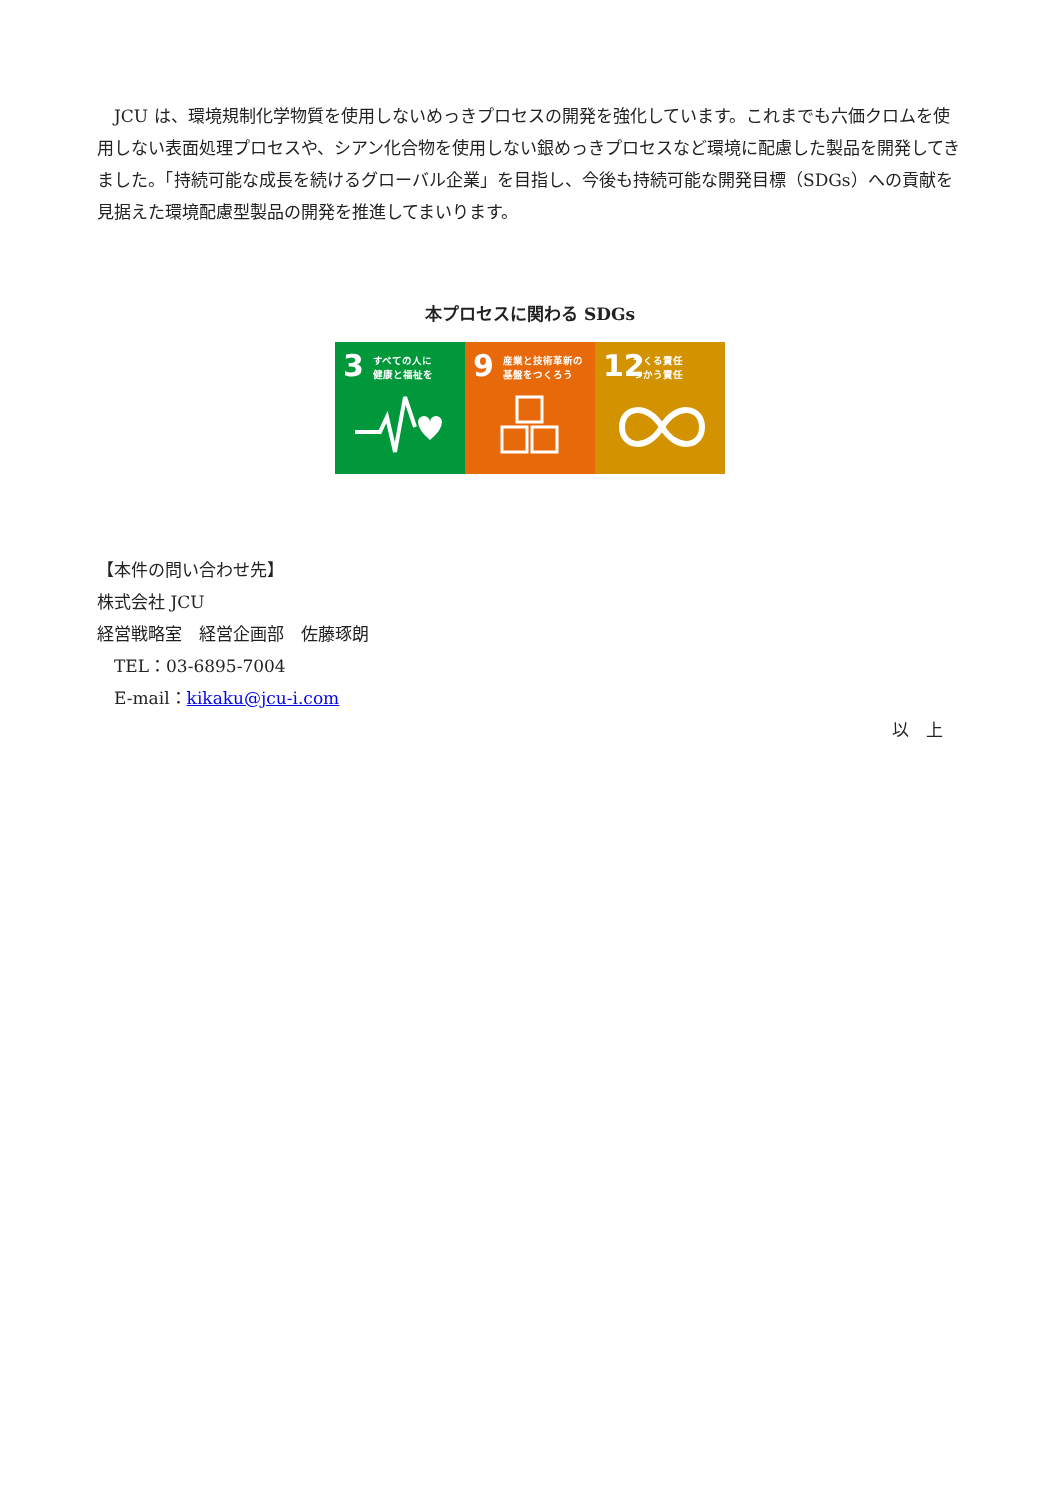JCU は、環境規制化学物質を使用しないめっきプロセスの開発を強化しています。これまでも六価クロムを使用しない表面処理プロセスや、シアン化合物を使用しない銀めっきプロセスなど環境に配慮した製品を開発してきました。「持続可能な成長を続けるグローバル企業」を目指し、今後も持続可能な開発目標（SDGs）への貢献を見据えた環境配慮型製品の開発を推進してまいります。
本プロセスに関わる SDGs
3 すべての人に
健康と福祉を
9 産業と技術革新の
基盤をつくろう
12 つくる責任
つかう責任
【本件の問い合わせ先】
株式会社 JCU
経営戦略室　経営企画部　佐藤琢朗
　TEL：03-6895-7004
　E-mail：kikaku@jcu-i.com
以　上